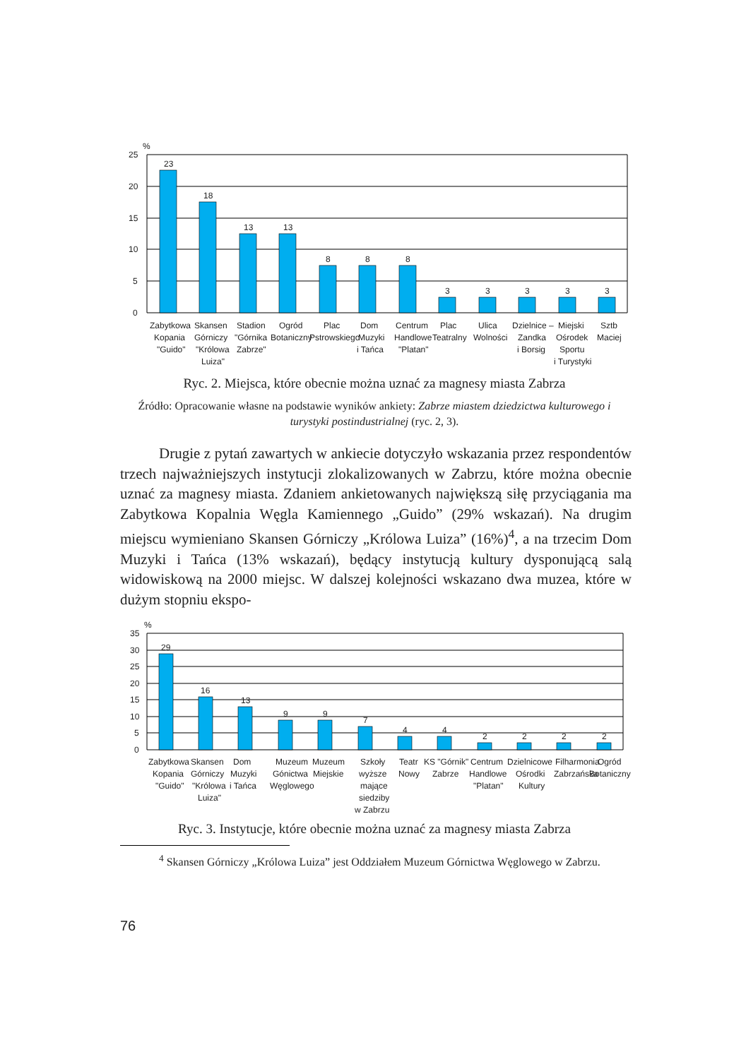%
25
20
15
10
5
0
23
18
13
13
8
8
8
3
3
3
3
3
Zabytkowa
Kopania
"Guido"
Skansen
Górniczy
"Królowa
Luiza"
Stadion
"Górnika
Zabrze"
Ogród
Botaniczny
Plac
Pstrowskiego
Dom
Muzyki
i Tańca
Centrum
Handlowe
"Platan"
Plac
Teatralny
Ulica
Wolności
Dzielnice –
Zandka
i Borsig
Miejski
Ośrodek
Sportu
i Turystyki
Sztb
Maciej
Ryc. 2. Miejsca, które obecnie można uznać za magnesy miasta Zabrza
Źródło: Opracowanie własne na podstawie wyników ankiety: Zabrze miastem dziedzictwa kulturowego i turystyki postindustrialnej (ryc. 2, 3).
Drugie z pytań zawartych w ankiecie dotyczyło wskazania przez respondentów trzech najważniejszych instytucji zlokalizowanych w Zabrzu, które można obecnie uznać za magnesy miasta. Zdaniem ankietowanych największą siłę przyciągania ma Zabytkowa Kopalnia Węgla Kamiennego „Guido” (29% wskazań). Na drugim miejscu wymieniano Skansen Górniczy „Królowa Luiza” (16%)<sup>4</sup>, a na trzecim Dom Muzyki i Tańca (13% wskazań), będący instytucją kultury dysponującą salą widowiskową na 2000 miejsc. W dalszej kolejności wskazano dwa muzea, które w dużym stopniu ekspo-
%
35
30
25
20
15
10
5
0
29
16
13
9
9
7
4
4
2
2
2
2
Zabytkowa
Kopania
"Guido"
Skansen
Górniczy
"Królowa
Luiza"
Dom
Muzyki
i Tańca
Muzeum
Gónictwa
Węglowego
Muzeum
Miejskie
Szkoły
wyższe
mające
siedziby
w Zabrzu
Teatr
Nowy
KS "Górnik"
Zabrze
Centrum
Handlowe
"Platan"
Dzielnicowe
Ośrodki
Kultury
Filharmonia
Zabrzańska
Ogród
Botaniczny
Ryc. 3. Instytucje, które obecnie można uznać za magnesy miasta Zabrza
<sup>4</sup> Skansen Górniczy „Królowa Luiza” jest Oddziałem Muzeum Górnictwa Węglowego w Zabrzu.
76